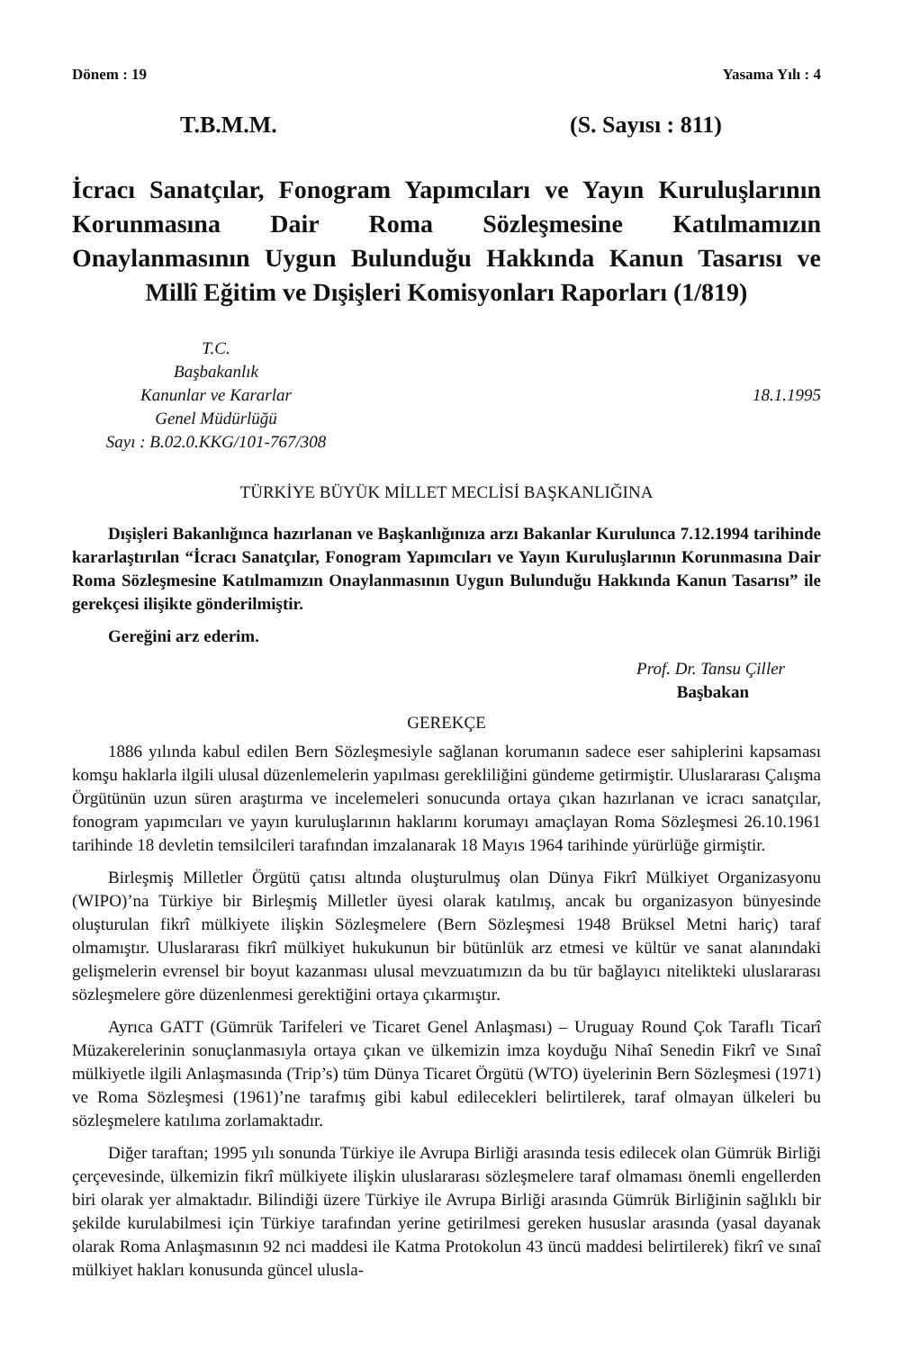Dönem : 19 Yasama Yılı : 4
T.B.M.M. (S. Sayısı : 811)
İcracı Sanatçılar, Fonogram Yapımcıları ve Yayın Kuruluşlarının Korunmasına Dair Roma Sözleşmesine Katılmamızın Onaylanmasının Uygun Bulunduğu Hakkında Kanun Tasarısı ve Millî Eğitim ve Dışişleri Komisyonları Raporları (1/819)
T.C.
Başbakanlık
Kanunlar ve Kararlar
Genel Müdürlüğü
Sayı : B.02.0.KKG/101-767/308
18.1.1995
TÜRKİYE BÜYÜK MİLLET MECLİSİ BAŞKANLIĞINA
Dışişleri Bakanlığınca hazırlanan ve Başkanlığınıza arzı Bakanlar Kurulunca 7.12.1994 tarihinde kararlaştırılan “İcracı Sanatçılar, Fonogram Yapımcıları ve Yayın Kuruluşlarının Korunmasına Dair Roma Sözleşmesine Katılmamızın Onaylanmasının Uygun Bulunduğu Hakkında Kanun Tasarısı” ile gerekçesi ilişikte gönderilmiştir.
Gereğini arz ederim.
Prof. Dr. Tansu Çiller
Başbakan
GEREKÇE
1886 yılında kabul edilen Bern Sözleşmesiyle sağlanan korumanın sadece eser sahiplerini kapsaması komşu haklarla ilgili ulusal düzenlemelerin yapılması gerekliliğini gündeme getirmiştir. Uluslararası Çalışma Örgütünün uzun süren araştırma ve incelemeleri sonucunda ortaya çıkan hazırlanan ve icracı sanatçılar, fonogram yapımcıları ve yayın kuruluşlarının haklarını korumayı amaçlayan Roma Sözleşmesi 26.10.1961 tarihinde 18 devletin temsilcileri tarafından imzalanarak 18 Mayıs 1964 tarihinde yürürlüğe girmiştir.
Birleşmiş Milletler Örgütü çatısı altında oluşturulmuş olan Dünya Fikrî Mülkiyet Organizasyonu (WIPO)’na Türkiye bir Birleşmiş Milletler üyesi olarak katılmış, ancak bu organizasyon bünyesinde oluşturulan fikrî mülkiyete ilişkin Sözleşmelere (Bern Sözleşmesi 1948 Brüksel Metni hariç) taraf olmamıştır. Uluslararası fikrî mülkiyet hukukunun bir bütünlük arz etmesi ve kültür ve sanat alanındaki gelişmelerin evrensel bir boyut kazanması ulusal mevzuatımızın da bu tür bağlayıcı nitelikteki uluslararası sözleşmelere göre düzenlenmesi gerektiğini ortaya çıkarmıştır.
Ayrıca GATT (Gümrük Tarifeleri ve Ticaret Genel Anlaşması) – Uruguay Round Çok Taraflı Ticarî Müzakerelerinin sonuçlanmasıyla ortaya çıkan ve ülkemizin imza koyduğu Nihaî Senedin Fikrî ve Sınaî mülkiyetle ilgili Anlaşmasında (Trip’s) tüm Dünya Ticaret Örgütü (WTO) üyelerinin Bern Sözleşmesi (1971) ve Roma Sözleşmesi (1961)’ne tarafmış gibi kabul edilecekleri belirtilerek, taraf olmayan ülkeleri bu sözleşmelere katılıma zorlamaktadır.
Diğer taraftan; 1995 yılı sonunda Türkiye ile Avrupa Birliği arasında tesis edilecek olan Gümrük Birliği çerçevesinde, ülkemizin fikrî mülkiyete ilişkin uluslararası sözleşmelere taraf olmaması önemli engellerden biri olarak yer almaktadır. Bilindiği üzere Türkiye ile Avrupa Birliği arasında Gümrük Birliğinin sağlıklı bir şekilde kurulabilmesi için Türkiye tarafından yerine getirilmesi gereken hususlar arasında (yasal dayanak olarak Roma Anlaşmasının 92 nci maddesi ile Katma Protokolun 43 üncü maddesi belirtilerek) fikrî ve sınaî mülkiyet hakları konusunda güncel ulusla-